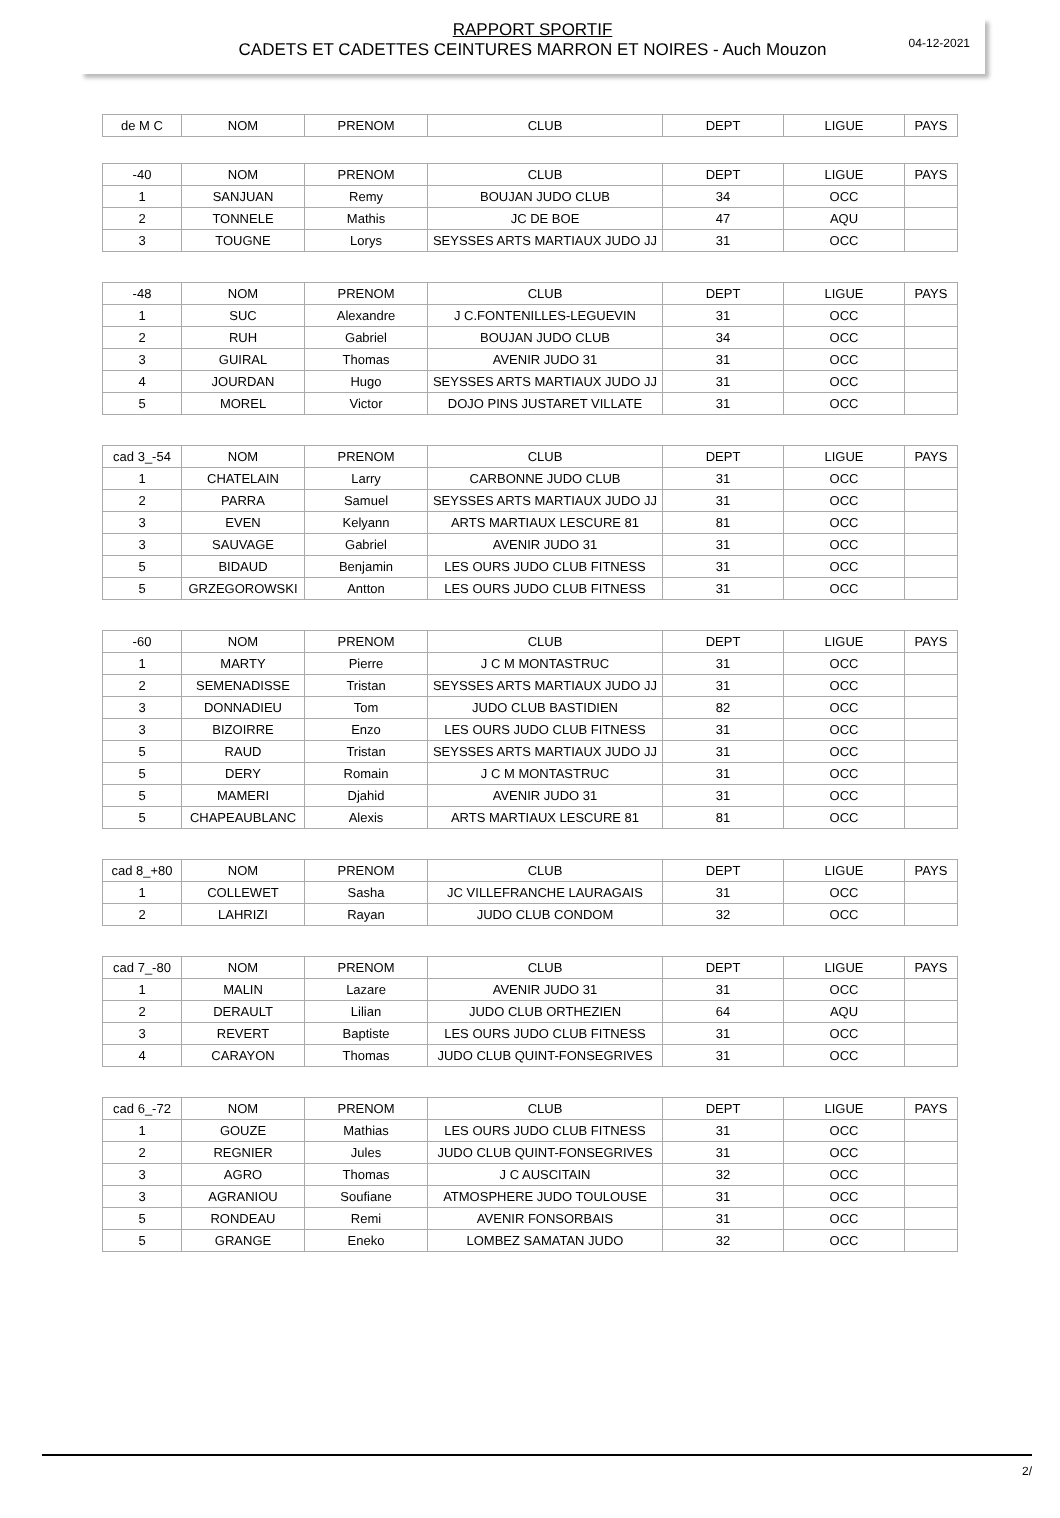04-12-2021
RAPPORT SPORTIF
CADETS ET CADETTES CEINTURES MARRON ET NOIRES - Auch Mouzon
| de M C | NOM | PRENOM | CLUB | DEPT | LIGUE | PAYS |
| --- | --- | --- | --- | --- | --- | --- |
| -40 | NOM | PRENOM | CLUB | DEPT | LIGUE | PAYS |
| --- | --- | --- | --- | --- | --- | --- |
| 1 | SANJUAN | Remy | BOUJAN JUDO CLUB | 34 | OCC | |
| 2 | TONNELE | Mathis | JC DE BOE | 47 | AQU | |
| 3 | TOUGNE | Lorys | SEYSSES ARTS MARTIAUX JUDO JJ | 31 | OCC | |
| -48 | NOM | PRENOM | CLUB | DEPT | LIGUE | PAYS |
| --- | --- | --- | --- | --- | --- | --- |
| 1 | SUC | Alexandre | J C.FONTENILLES-LEGUEVIN | 31 | OCC | |
| 2 | RUH | Gabriel | BOUJAN JUDO CLUB | 34 | OCC | |
| 3 | GUIRAL | Thomas | AVENIR JUDO 31 | 31 | OCC | |
| 4 | JOURDAN | Hugo | SEYSSES ARTS MARTIAUX JUDO JJ | 31 | OCC | |
| 5 | MOREL | Victor | DOJO PINS JUSTARET VILLATE | 31 | OCC | |
| cad 3_-54 | NOM | PRENOM | CLUB | DEPT | LIGUE | PAYS |
| --- | --- | --- | --- | --- | --- | --- |
| 1 | CHATELAIN | Larry | CARBONNE JUDO CLUB | 31 | OCC | |
| 2 | PARRA | Samuel | SEYSSES ARTS MARTIAUX JUDO JJ | 31 | OCC | |
| 3 | EVEN | Kelyann | ARTS MARTIAUX LESCURE 81 | 81 | OCC | |
| 3 | SAUVAGE | Gabriel | AVENIR JUDO 31 | 31 | OCC | |
| 5 | BIDAUD | Benjamin | LES OURS JUDO CLUB FITNESS | 31 | OCC | |
| 5 | GRZEGOROWSKI | Antton | LES OURS JUDO CLUB FITNESS | 31 | OCC | |
| -60 | NOM | PRENOM | CLUB | DEPT | LIGUE | PAYS |
| --- | --- | --- | --- | --- | --- | --- |
| 1 | MARTY | Pierre | J C M MONTASTRUC | 31 | OCC | |
| 2 | SEMENADISSE | Tristan | SEYSSES ARTS MARTIAUX JUDO JJ | 31 | OCC | |
| 3 | DONNADIEU | Tom | JUDO CLUB BASTIDIEN | 82 | OCC | |
| 3 | BIZOIRRE | Enzo | LES OURS JUDO CLUB FITNESS | 31 | OCC | |
| 5 | RAUD | Tristan | SEYSSES ARTS MARTIAUX JUDO JJ | 31 | OCC | |
| 5 | DERY | Romain | J C M MONTASTRUC | 31 | OCC | |
| 5 | MAMERI | Djahid | AVENIR JUDO 31 | 31 | OCC | |
| 5 | CHAPEAUBLANC | Alexis | ARTS MARTIAUX LESCURE 81 | 81 | OCC | |
| cad 8_+80 | NOM | PRENOM | CLUB | DEPT | LIGUE | PAYS |
| --- | --- | --- | --- | --- | --- | --- |
| 1 | COLLEWET | Sasha | JC VILLEFRANCHE LAURAGAIS | 31 | OCC | |
| 2 | LAHRIZI | Rayan | JUDO CLUB CONDOM | 32 | OCC | |
| cad 7_-80 | NOM | PRENOM | CLUB | DEPT | LIGUE | PAYS |
| --- | --- | --- | --- | --- | --- | --- |
| 1 | MALIN | Lazare | AVENIR JUDO 31 | 31 | OCC | |
| 2 | DERAULT | Lilian | JUDO CLUB ORTHEZIEN | 64 | AQU | |
| 3 | REVERT | Baptiste | LES OURS JUDO CLUB FITNESS | 31 | OCC | |
| 4 | CARAYON | Thomas | JUDO CLUB QUINT-FONSEGRIVES | 31 | OCC | |
| cad 6_-72 | NOM | PRENOM | CLUB | DEPT | LIGUE | PAYS |
| --- | --- | --- | --- | --- | --- | --- |
| 1 | GOUZE | Mathias | LES OURS JUDO CLUB FITNESS | 31 | OCC | |
| 2 | REGNIER | Jules | JUDO CLUB QUINT-FONSEGRIVES | 31 | OCC | |
| 3 | AGRO | Thomas | J C AUSCITAIN | 32 | OCC | |
| 3 | AGRANIOU | Soufiane | ATMOSPHERE JUDO TOULOUSE | 31 | OCC | |
| 5 | RONDEAU | Remi | AVENIR FONSORBAIS | 31 | OCC | |
| 5 | GRANGE | Eneko | LOMBEZ SAMATAN JUDO | 32 | OCC | |
2/